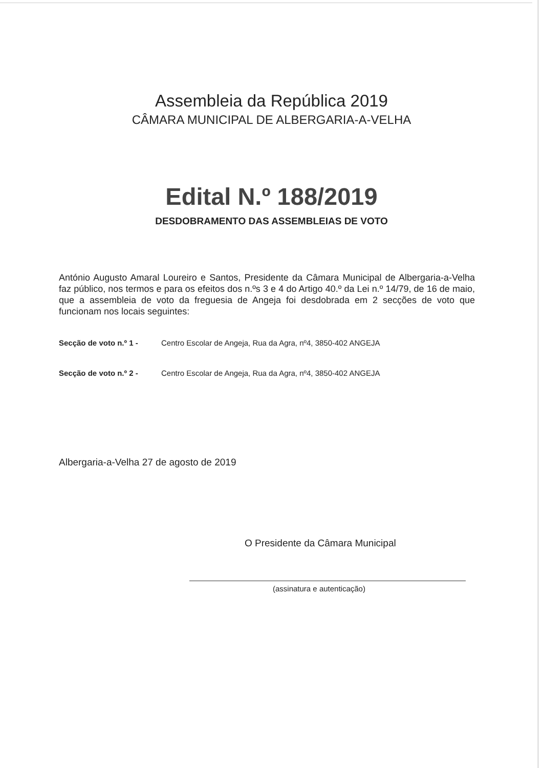Assembleia da República 2019
CÂMARA MUNICIPAL DE ALBERGARIA-A-VELHA
Edital N.º 188/2019
DESDOBRAMENTO DAS ASSEMBLEIAS DE VOTO
António Augusto Amaral Loureiro e Santos, Presidente da Câmara Municipal de Albergaria-a-Velha faz público, nos termos e para os efeitos dos n.ºs 3 e 4 do Artigo 40.º da Lei n.º 14/79, de 16 de maio, que a assembleia de voto da freguesia de Angeja foi desdobrada em 2 secções de voto que funcionam nos locais seguintes:
Secção de voto n.º 1 - Centro Escolar de Angeja, Rua da Agra, nº4, 3850-402 ANGEJA
Secção de voto n.º 2 - Centro Escolar de Angeja, Rua da Agra, nº4, 3850-402 ANGEJA
Albergaria-a-Velha 27 de agosto de 2019
O Presidente da Câmara Municipal
(assinatura e autenticação)